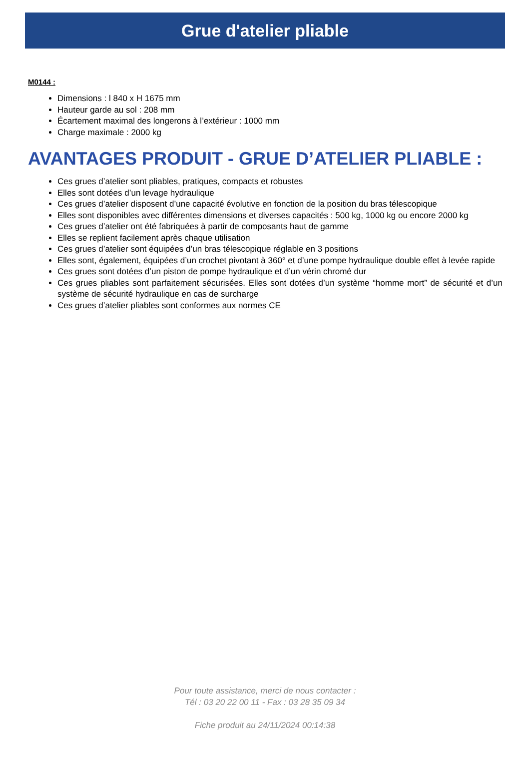Grue d'atelier pliable
M0144 :
Dimensions : l 840 x H 1675 mm
Hauteur garde au sol : 208 mm
Écartement maximal des longerons à l’extérieur : 1000 mm
Charge maximale : 2000 kg
AVANTAGES PRODUIT - GRUE D’ATELIER PLIABLE :
Ces grues d’atelier sont pliables, pratiques, compacts et robustes
Elles sont dotées d’un levage hydraulique
Ces grues d’atelier disposent d’une capacité évolutive en fonction de la position du bras télescopique
Elles sont disponibles avec différentes dimensions et diverses capacités : 500 kg, 1000 kg ou encore 2000 kg
Ces grues d’atelier ont été fabriquées à partir de composants haut de gamme
Elles se replient facilement après chaque utilisation
Ces grues d’atelier sont équipées d’un bras télescopique réglable en 3 positions
Elles sont, également, équipées d’un crochet pivotant à 360° et d’une pompe hydraulique double effet à levée rapide
Ces grues sont dotées d’un piston de pompe hydraulique et d’un vérin chromé dur
Ces grues pliables sont parfaitement sécurisées. Elles sont dotées d’un système “homme mort” de sécurité et d’un système de sécurité hydraulique en cas de surcharge
Ces grues d’atelier pliables sont conformes aux normes CE
Pour toute assistance, merci de nous contacter :
Tél : 03 20 22 00 11 - Fax : 03 28 35 09 34
Fiche produit au 24/11/2024 00:14:38